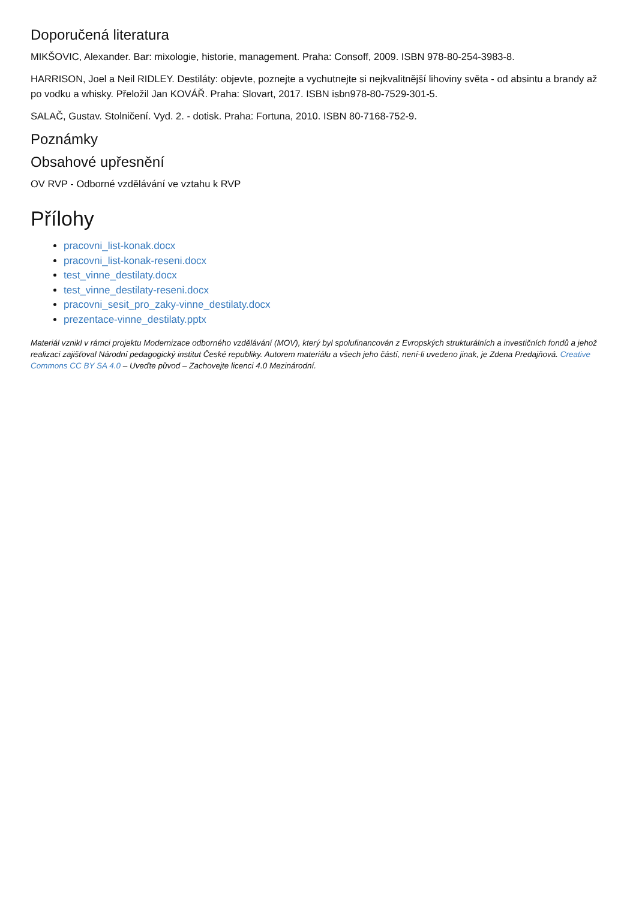Doporučená literatura
MIKŠOVIC, Alexander. Bar: mixologie, historie, management. Praha: Consoff, 2009. ISBN 978-80-254-3983-8.
HARRISON, Joel a Neil RIDLEY. Destiláty: objevte, poznejte a vychutnejte si nejkvalitnější lihoviny světa - od absintu a brandy až po vodku a whisky. Přeložil Jan KOVÁŘ. Praha: Slovart, 2017. ISBN isbn978-80-7529-301-5.
SALAČ, Gustav. Stolničení. Vyd. 2. - dotisk. Praha: Fortuna, 2010. ISBN 80-7168-752-9.
Poznámky
Obsahové upřesnění
OV RVP - Odborné vzdělávání ve vztahu k RVP
Přílohy
pracovni_list-konak.docx
pracovni_list-konak-reseni.docx
test_vinne_destilaty.docx
test_vinne_destilaty-reseni.docx
pracovni_sesit_pro_zaky-vinne_destilaty.docx
prezentace-vinne_destilaty.pptx
Materiál vznikl v rámci projektu Modernizace odborného vzdělávání (MOV), který byl spolufinancován z Evropských strukturálních a investičních fondů a jehož realizaci zajišťoval Národní pedagogický institut České republiky. Autorem materiálu a všech jeho částí, není-li uvedeno jinak, je Zdena Predajňová. Creative Commons CC BY SA 4.0 – Uveďte původ – Zachovejte licenci 4.0 Mezinárodní.